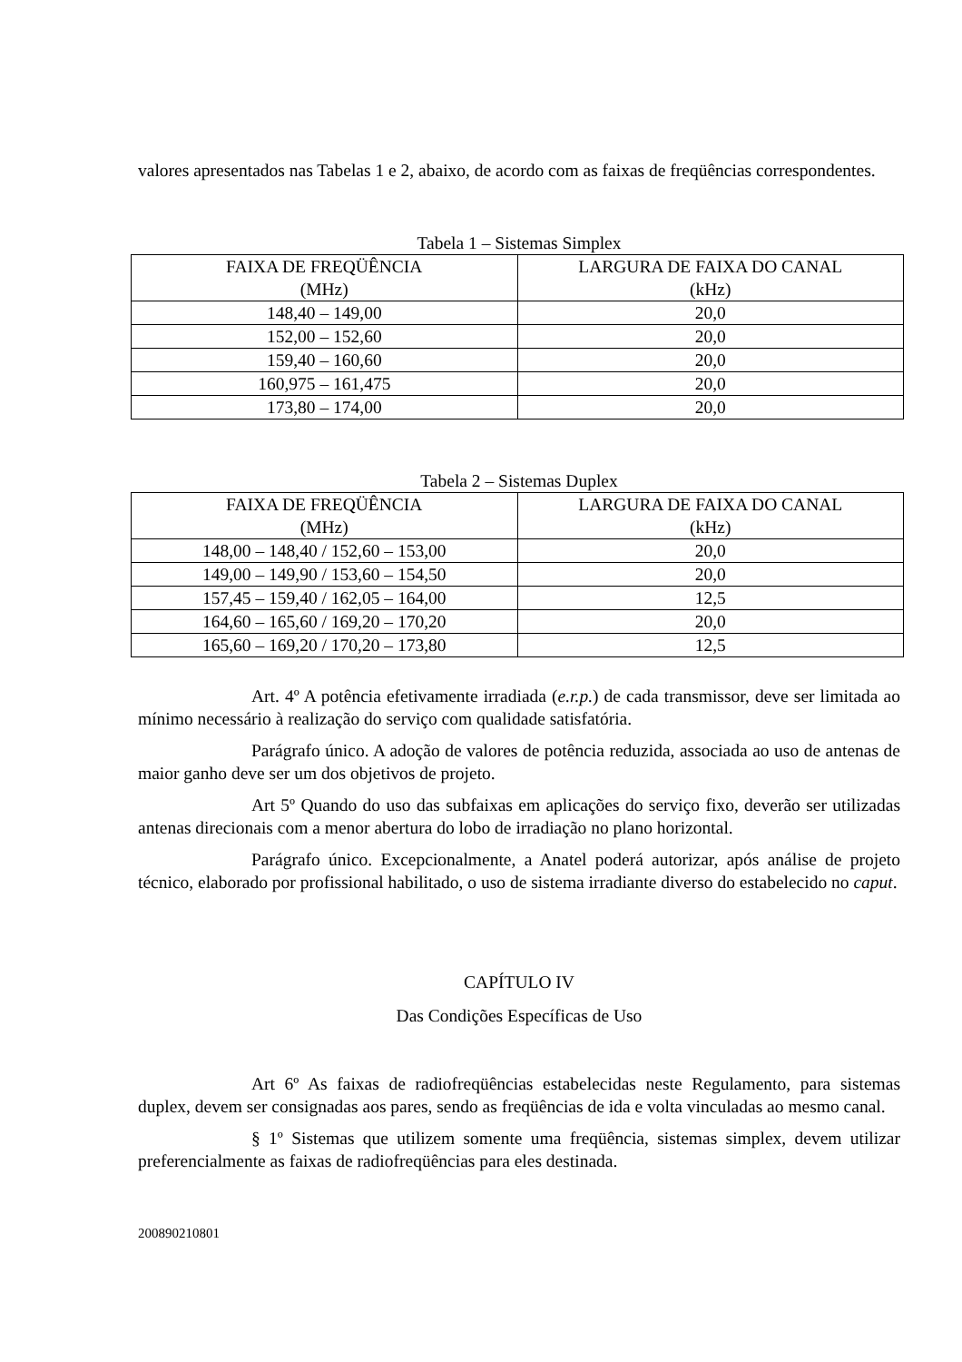valores apresentados nas Tabelas 1 e 2, abaixo, de acordo com as faixas de freqüências correspondentes.
Tabela 1 – Sistemas Simplex
| FAIXA DE FREQÜÊNCIA (MHz) | LARGURA DE FAIXA DO CANAL (kHz) |
| --- | --- |
| 148,40 – 149,00 | 20,0 |
| 152,00 – 152,60 | 20,0 |
| 159,40 – 160,60 | 20,0 |
| 160,975 – 161,475 | 20,0 |
| 173,80 – 174,00 | 20,0 |
Tabela 2 – Sistemas Duplex
| FAIXA DE FREQÜÊNCIA (MHz) | LARGURA DE FAIXA DO CANAL (kHz) |
| --- | --- |
| 148,00 – 148,40 / 152,60 – 153,00 | 20,0 |
| 149,00 – 149,90 / 153,60 – 154,50 | 20,0 |
| 157,45 – 159,40 / 162,05 – 164,00 | 12,5 |
| 164,60 – 165,60 / 169,20 – 170,20 | 20,0 |
| 165,60 – 169,20 / 170,20 – 173,80 | 12,5 |
Art. 4º A potência efetivamente irradiada (e.r.p.) de cada transmissor, deve ser limitada ao mínimo necessário à realização do serviço com qualidade satisfatória.
Parágrafo único. A adoção de valores de potência reduzida, associada ao uso de antenas de maior ganho deve ser um dos objetivos de projeto.
Art 5º Quando do uso das subfaixas em aplicações do serviço fixo, deverão ser utilizadas antenas direcionais com a menor abertura do lobo de irradiação no plano horizontal.
Parágrafo único. Excepcionalmente, a Anatel poderá autorizar, após análise de projeto técnico, elaborado por profissional habilitado, o uso de sistema irradiante diverso do estabelecido no caput.
CAPÍTULO IV
Das Condições Específicas de Uso
Art 6º As faixas de radiofreqüências estabelecidas neste Regulamento, para sistemas duplex, devem ser consignadas aos pares, sendo as freqüências de ida e volta vinculadas ao mesmo canal.
§ 1º Sistemas que utilizem somente uma freqüência, sistemas simplex, devem utilizar preferencialmente as faixas de radiofreqüências para eles destinada.
200890210801